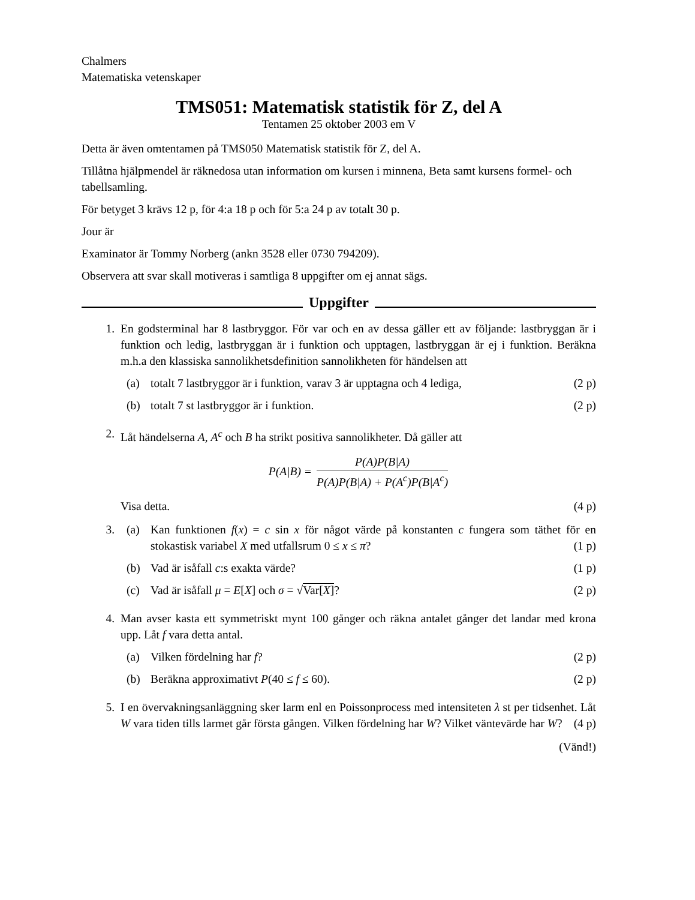Chalmers
Matematiska vetenskaper
TMS051: Matematisk statistik för Z, del A
Tentamen 25 oktober 2003 em V
Detta är även omtentamen på TMS050 Matematisk statistik för Z, del A.
Tillåtna hjälpmendel är räknedosa utan information om kursen i minnena, Beta samt kursens formel- och tabellsamling.
För betyget 3 krävs 12 p, för 4:a 18 p och för 5:a 24 p av totalt 30 p.
Jour är
Examinator är Tommy Norberg (ankn 3528 eller 0730 794209).
Observera att svar skall motiveras i samtliga 8 uppgifter om ej annat sägs.
Uppgifter
1. En godsterminal har 8 lastbryggor. För var och en av dessa gäller ett av följande: lastbryggan är i funktion och ledig, lastbryggan är i funktion och upptagen, lastbryggan är ej i funktion. Beräkna m.h.a den klassiska sannolikhetsdefinition sannolikheten för händelsen att
(a) totalt 7 lastbryggor är i funktion, varav 3 är upptagna och 4 lediga, (2 p)
(b) totalt 7 st lastbryggor är i funktion. (2 p)
2. Låt händelserna A, A<sup>c</sup> och B ha strikt positiva sannolikheter. Då gäller att
P(A|B) =
P(A)P(B|A)
P(A)P(B|A) + P(A<sup>c</sup>)P(B|A<sup>c</sup>)
Visa detta. (4 p)
3. (a) Kan funktionen f(x) = c sin x för något värde på konstanten c fungera som täthet för en stokastisk variabel X med utfallsrum 0 ≤ x ≤ π? (1 p)
(b) Vad är isåfall c:s exakta värde? (1 p)
(c) Vad är isåfall μ = E[X] och σ = √Var[X]? (2 p)
4. Man avser kasta ett symmetriskt mynt 100 gånger och räkna antalet gånger det landar med krona upp. Låt f vara detta antal.
(a) Vilken fördelning har f? (2 p)
(b) Beräkna approximativt P(40 ≤ f ≤ 60). (2 p)
5. I en övervakningsanläggning sker larm enl en Poissonprocess med intensiteten λ st per tidsenhet. Låt W vara tiden tills larmet går första gången. Vilken fördelning har W? Vilket väntevärde har W? (4 p)
(Vänd!)